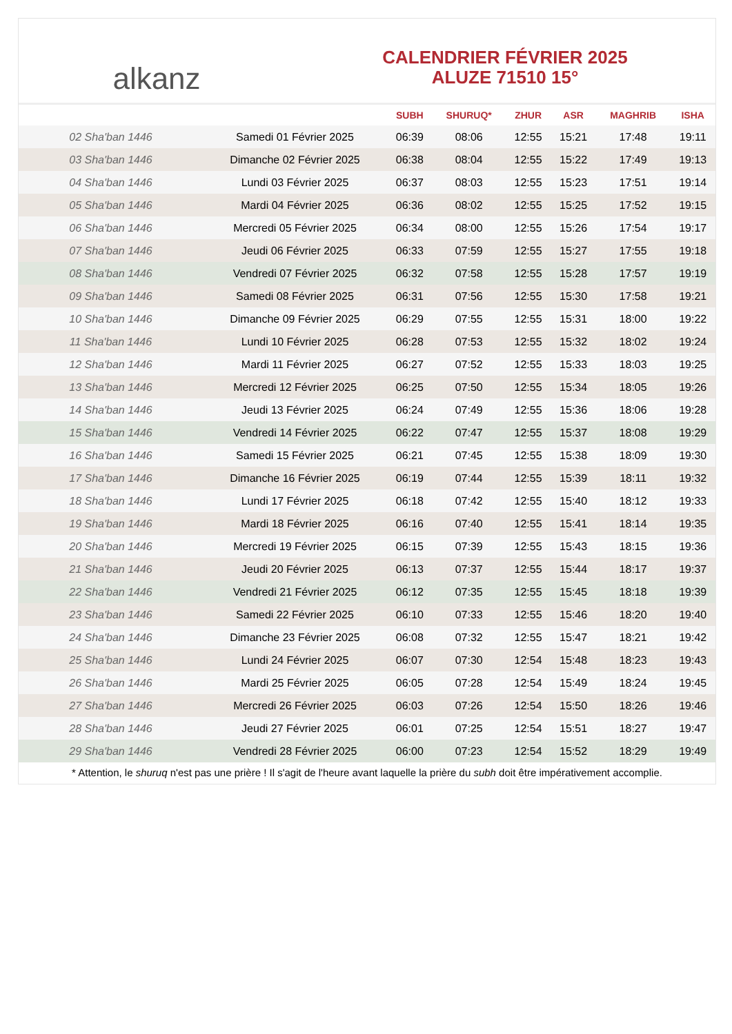alkanz
CALENDRIER FÉVRIER 2025
ALUZE 71510 15°
| | | SUBH | SHURUQ* | ZHUR | ASR | MAGHRIB | ISHA |
| --- | --- | --- | --- | --- | --- | --- | --- |
| 02 Sha'ban 1446 | Samedi 01 Février 2025 | 06:39 | 08:06 | 12:55 | 15:21 | 17:48 | 19:11 |
| 03 Sha'ban 1446 | Dimanche 02 Février 2025 | 06:38 | 08:04 | 12:55 | 15:22 | 17:49 | 19:13 |
| 04 Sha'ban 1446 | Lundi 03 Février 2025 | 06:37 | 08:03 | 12:55 | 15:23 | 17:51 | 19:14 |
| 05 Sha'ban 1446 | Mardi 04 Février 2025 | 06:36 | 08:02 | 12:55 | 15:25 | 17:52 | 19:15 |
| 06 Sha'ban 1446 | Mercredi 05 Février 2025 | 06:34 | 08:00 | 12:55 | 15:26 | 17:54 | 19:17 |
| 07 Sha'ban 1446 | Jeudi 06 Février 2025 | 06:33 | 07:59 | 12:55 | 15:27 | 17:55 | 19:18 |
| 08 Sha'ban 1446 | Vendredi 07 Février 2025 | 06:32 | 07:58 | 12:55 | 15:28 | 17:57 | 19:19 |
| 09 Sha'ban 1446 | Samedi 08 Février 2025 | 06:31 | 07:56 | 12:55 | 15:30 | 17:58 | 19:21 |
| 10 Sha'ban 1446 | Dimanche 09 Février 2025 | 06:29 | 07:55 | 12:55 | 15:31 | 18:00 | 19:22 |
| 11 Sha'ban 1446 | Lundi 10 Février 2025 | 06:28 | 07:53 | 12:55 | 15:32 | 18:02 | 19:24 |
| 12 Sha'ban 1446 | Mardi 11 Février 2025 | 06:27 | 07:52 | 12:55 | 15:33 | 18:03 | 19:25 |
| 13 Sha'ban 1446 | Mercredi 12 Février 2025 | 06:25 | 07:50 | 12:55 | 15:34 | 18:05 | 19:26 |
| 14 Sha'ban 1446 | Jeudi 13 Février 2025 | 06:24 | 07:49 | 12:55 | 15:36 | 18:06 | 19:28 |
| 15 Sha'ban 1446 | Vendredi 14 Février 2025 | 06:22 | 07:47 | 12:55 | 15:37 | 18:08 | 19:29 |
| 16 Sha'ban 1446 | Samedi 15 Février 2025 | 06:21 | 07:45 | 12:55 | 15:38 | 18:09 | 19:30 |
| 17 Sha'ban 1446 | Dimanche 16 Février 2025 | 06:19 | 07:44 | 12:55 | 15:39 | 18:11 | 19:32 |
| 18 Sha'ban 1446 | Lundi 17 Février 2025 | 06:18 | 07:42 | 12:55 | 15:40 | 18:12 | 19:33 |
| 19 Sha'ban 1446 | Mardi 18 Février 2025 | 06:16 | 07:40 | 12:55 | 15:41 | 18:14 | 19:35 |
| 20 Sha'ban 1446 | Mercredi 19 Février 2025 | 06:15 | 07:39 | 12:55 | 15:43 | 18:15 | 19:36 |
| 21 Sha'ban 1446 | Jeudi 20 Février 2025 | 06:13 | 07:37 | 12:55 | 15:44 | 18:17 | 19:37 |
| 22 Sha'ban 1446 | Vendredi 21 Février 2025 | 06:12 | 07:35 | 12:55 | 15:45 | 18:18 | 19:39 |
| 23 Sha'ban 1446 | Samedi 22 Février 2025 | 06:10 | 07:33 | 12:55 | 15:46 | 18:20 | 19:40 |
| 24 Sha'ban 1446 | Dimanche 23 Février 2025 | 06:08 | 07:32 | 12:55 | 15:47 | 18:21 | 19:42 |
| 25 Sha'ban 1446 | Lundi 24 Février 2025 | 06:07 | 07:30 | 12:54 | 15:48 | 18:23 | 19:43 |
| 26 Sha'ban 1446 | Mardi 25 Février 2025 | 06:05 | 07:28 | 12:54 | 15:49 | 18:24 | 19:45 |
| 27 Sha'ban 1446 | Mercredi 26 Février 2025 | 06:03 | 07:26 | 12:54 | 15:50 | 18:26 | 19:46 |
| 28 Sha'ban 1446 | Jeudi 27 Février 2025 | 06:01 | 07:25 | 12:54 | 15:51 | 18:27 | 19:47 |
| 29 Sha'ban 1446 | Vendredi 28 Février 2025 | 06:00 | 07:23 | 12:54 | 15:52 | 18:29 | 19:49 |
* Attention, le shuruq n'est pas une prière ! Il s'agit de l'heure avant laquelle la prière du subh doit être impérativement accomplie.